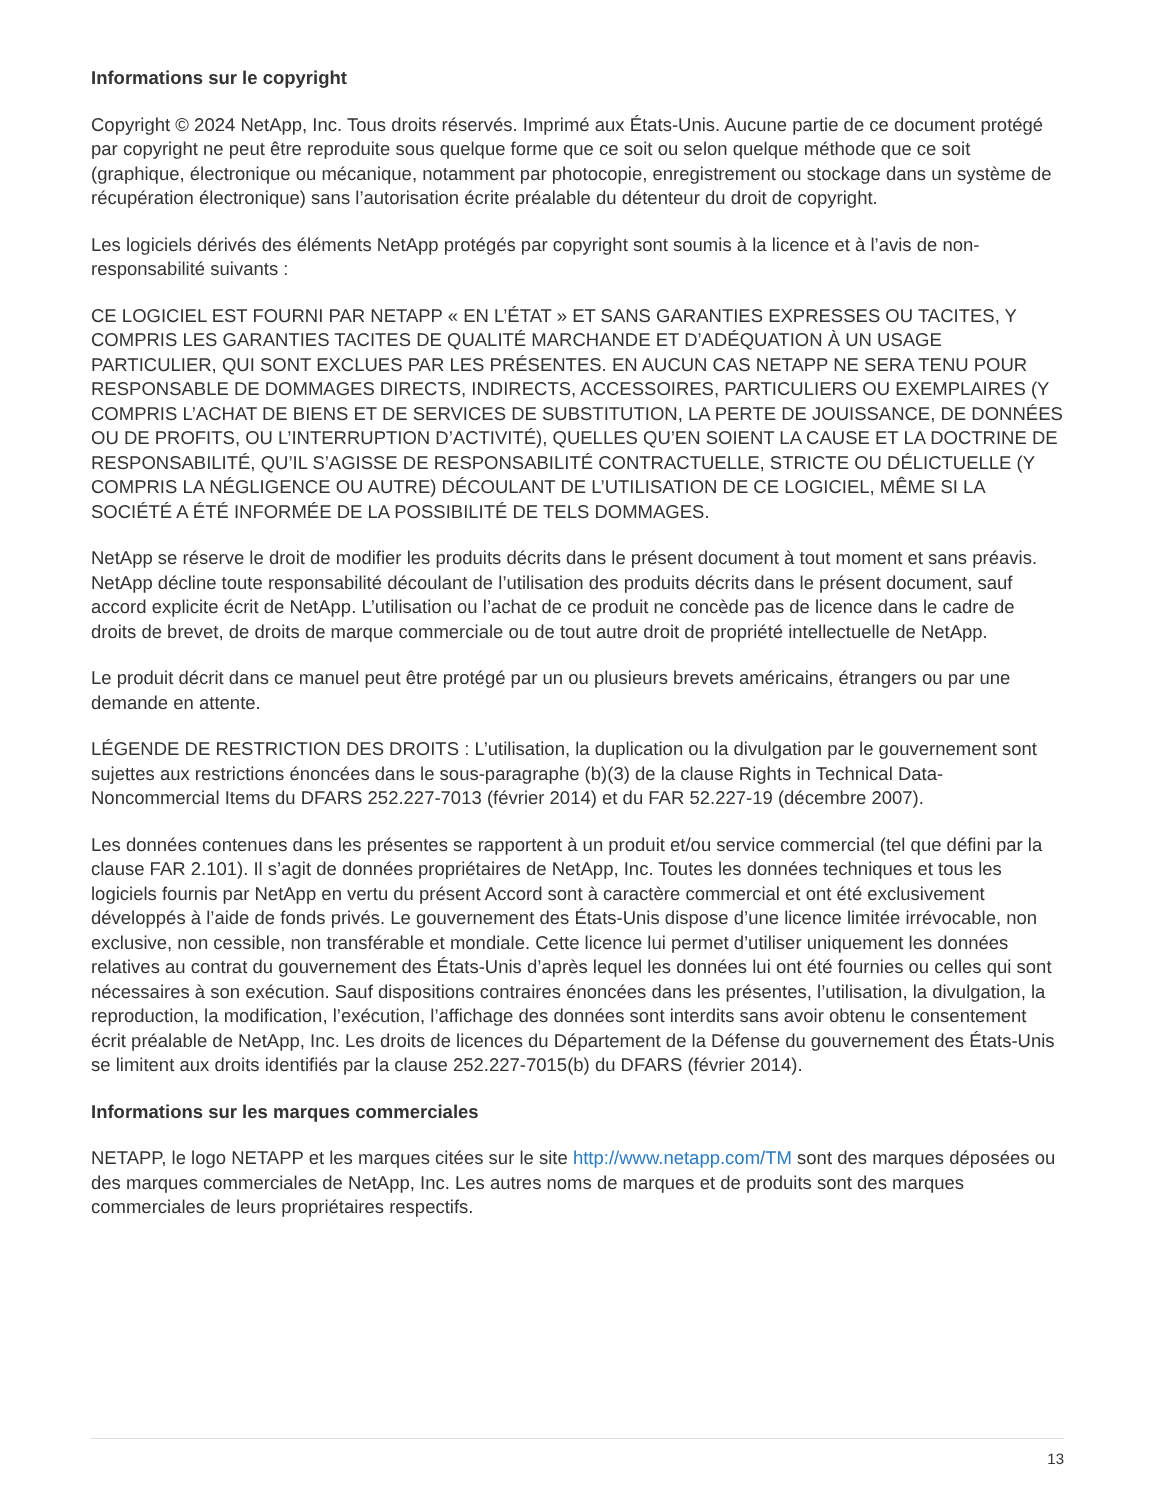Informations sur le copyright
Copyright © 2024 NetApp, Inc. Tous droits réservés. Imprimé aux États-Unis. Aucune partie de ce document protégé par copyright ne peut être reproduite sous quelque forme que ce soit ou selon quelque méthode que ce soit (graphique, électronique ou mécanique, notamment par photocopie, enregistrement ou stockage dans un système de récupération électronique) sans l’autorisation écrite préalable du détenteur du droit de copyright.
Les logiciels dérivés des éléments NetApp protégés par copyright sont soumis à la licence et à l’avis de non-responsabilité suivants :
CE LOGICIEL EST FOURNI PAR NETAPP « EN L’ÉTAT » ET SANS GARANTIES EXPRESSES OU TACITES, Y COMPRIS LES GARANTIES TACITES DE QUALITÉ MARCHANDE ET D’ADÉQUATION À UN USAGE PARTICULIER, QUI SONT EXCLUES PAR LES PRÉSENTES. EN AUCUN CAS NETAPP NE SERA TENU POUR RESPONSABLE DE DOMMAGES DIRECTS, INDIRECTS, ACCESSOIRES, PARTICULIERS OU EXEMPLAIRES (Y COMPRIS L’ACHAT DE BIENS ET DE SERVICES DE SUBSTITUTION, LA PERTE DE JOUISSANCE, DE DONNÉES OU DE PROFITS, OU L’INTERRUPTION D’ACTIVITÉ), QUELLES QU’EN SOIENT LA CAUSE ET LA DOCTRINE DE RESPONSABILITÉ, QU’IL S’AGISSE DE RESPONSABILITÉ CONTRACTUELLE, STRICTE OU DÉLICTUELLE (Y COMPRIS LA NÉGLIGENCE OU AUTRE) DÉCOULANT DE L’UTILISATION DE CE LOGICIEL, MÊME SI LA SOCIÉTÉ A ÉTÉ INFORMÉE DE LA POSSIBILITÉ DE TELS DOMMAGES.
NetApp se réserve le droit de modifier les produits décrits dans le présent document à tout moment et sans préavis. NetApp décline toute responsabilité découlant de l’utilisation des produits décrits dans le présent document, sauf accord explicite écrit de NetApp. L’utilisation ou l’achat de ce produit ne concède pas de licence dans le cadre de droits de brevet, de droits de marque commerciale ou de tout autre droit de propriété intellectuelle de NetApp.
Le produit décrit dans ce manuel peut être protégé par un ou plusieurs brevets américains, étrangers ou par une demande en attente.
LÉGENDE DE RESTRICTION DES DROITS : L’utilisation, la duplication ou la divulgation par le gouvernement sont sujettes aux restrictions énoncées dans le sous-paragraphe (b)(3) de la clause Rights in Technical Data-Noncommercial Items du DFARS 252.227-7013 (février 2014) et du FAR 52.227-19 (décembre 2007).
Les données contenues dans les présentes se rapportent à un produit et/ou service commercial (tel que défini par la clause FAR 2.101). Il s’agit de données propriétaires de NetApp, Inc. Toutes les données techniques et tous les logiciels fournis par NetApp en vertu du présent Accord sont à caractère commercial et ont été exclusivement développés à l’aide de fonds privés. Le gouvernement des États-Unis dispose d’une licence limitée irrévocable, non exclusive, non cessible, non transférable et mondiale. Cette licence lui permet d’utiliser uniquement les données relatives au contrat du gouvernement des États-Unis d’après lequel les données lui ont été fournies ou celles qui sont nécessaires à son exécution. Sauf dispositions contraires énoncées dans les présentes, l’utilisation, la divulgation, la reproduction, la modification, l’exécution, l’affichage des données sont interdits sans avoir obtenu le consentement écrit préalable de NetApp, Inc. Les droits de licences du Département de la Défense du gouvernement des États-Unis se limitent aux droits identifiés par la clause 252.227-7015(b) du DFARS (février 2014).
Informations sur les marques commerciales
NETAPP, le logo NETAPP et les marques citées sur le site http://www.netapp.com/TM sont des marques déposées ou des marques commerciales de NetApp, Inc. Les autres noms de marques et de produits sont des marques commerciales de leurs propriétaires respectifs.
13